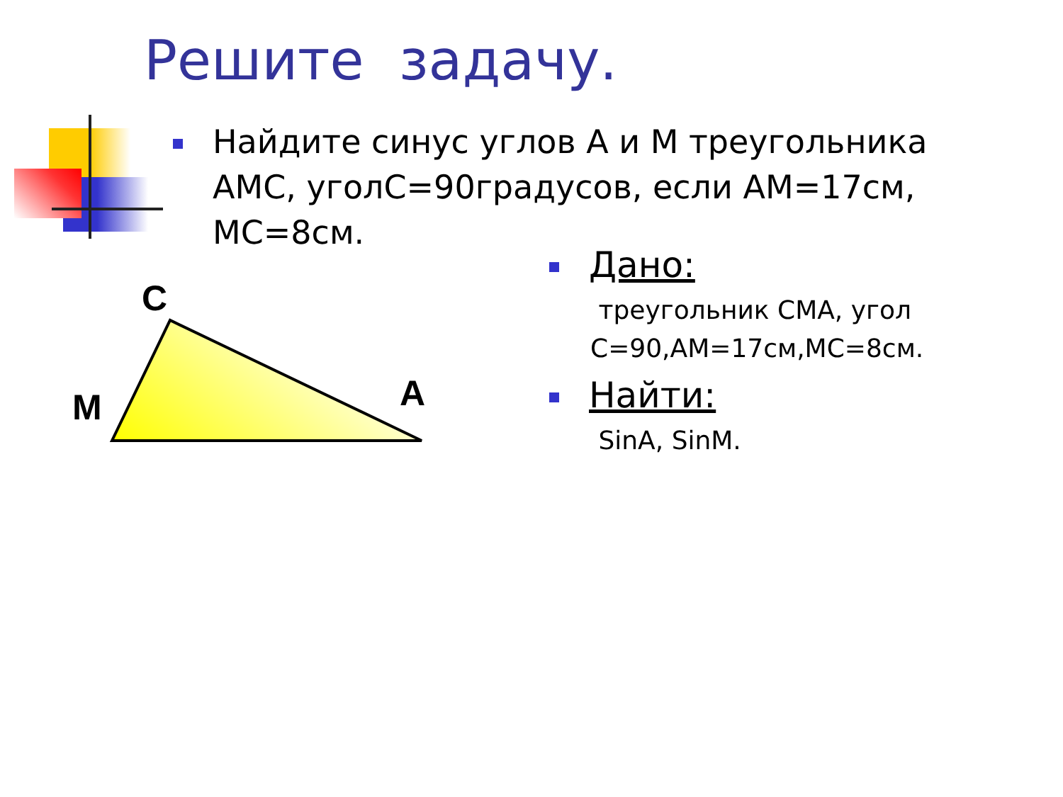Решите задачу.
Найдите синус углов А и М треугольника АМС, уголС=90градусов, если АМ=17см, МС=8см.
C
M
A
Дано:
треугольник СМА, угол С=90,АМ=17см,МС=8см.
Найти:
SinA, SinM.